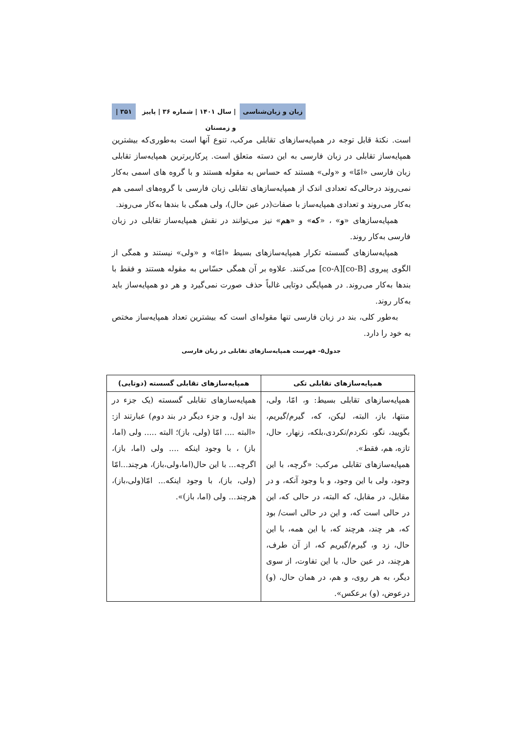زبان و زبان‌شناسی | سال ۱۴۰۱ | شماره ۳۶ | پاییز و زمستان ۳۵۱ |
است. نکتهٔ قابل توجه در همپایه‌سازهای تقابلی مرکب، تنوع آنها است به‌طوری‌که بیشترین همپایه‌ساز تقابلی در زبان فارسی به این دسته متعلق است. پرکاربرترین همپایه‌ساز تقابلی زبان فارسی «امّا» و «ولی» هستند که حساس به مقوله هستند و با گروه های اسمی به‌کار نمی‌روند درحالی‌که تعدادی اندک از همپایه‌سازهای تقابلی زبان فارسی با گروه‌های اسمی هم به‌کار می‌روند و تعدادی همپایه‌ساز با صفات(در عین حال)، ولی همگی با بندها به‌کار می‌روند.
همپایه‌سازهای «و» ، «که» و «هم» نیز می‌توانند در نقش همپایه‌ساز تقابلی در زبان فارسی به‌کار روند.
همپایه‌سازهای گسسته تکرار همپایه‌سازهای بسیط «امّا» و «ولی» نیستند و همگی از الگوی پیروی [co-A][co-B] می‌کنند. علاوه بر آن همگی حسّاس به مقوله هستند و فقط با بندها به‌کار می‌روند. در همپایگی دوتایی غالباً حذف صورت نمی‌گیرد و هر دو همپایه‌ساز باید به‌کار روند.
به‌طور کلی، بند در زبان فارسی تنها مقوله‌ای است که بیشترین تعداد همپایه‌ساز مختص به خود را دارد.
جدول۵– فهرست همپایه‌سازهای تقابلی در زبان فارسی
| همپایه‌سازهای تقابلی تکی | همپایه‌سازهای تقابلی گسسته (دوتایی) |
| --- | --- |
| همپایه‌سازهای تقابلی بسیط: و، امّا، ولی، منتها، باز، البته، لیکن، که، گیرم/گیریم، بگویید، نگو، نکردم/نکردی،بلکه، زنهار، حال، تازه، هم، فقط». همپایه‌سازهای تقابلی مرکب: «گرچه، با این وجود، ولی با این وجود، و با وجود آنکه، و در مقابل، در مقابل، که البته، در حالی که، این در حالی است که، و این در حالی است/ بود که، هر چند، هرچند که، با این همه، با این حال، زد و، گیرم/گیریم که، از آن طرف، هرچند، در عین حال، با این تفاوت، از سوی دیگر، به هر روی، و هم، در همان حال، (و) درعوض، (و) برعکس». | همپایه‌سازهای تقابلی گسسته (یک جزء در بند اول، و جزء دیگر در بند دوم) عبارتند از: «البته .... امّا (ولی، باز)؛ البته ..... ولی (اما، باز) ، با وجود اینکه .... ولی (اما، باز)، اگرچه... با این حال(اما،ولی،باز)، هرچند...امّا (ولی، باز)، با وجود اینکه... امّا(ولی،باز)، هرچند... ولی (اما، باز)». |